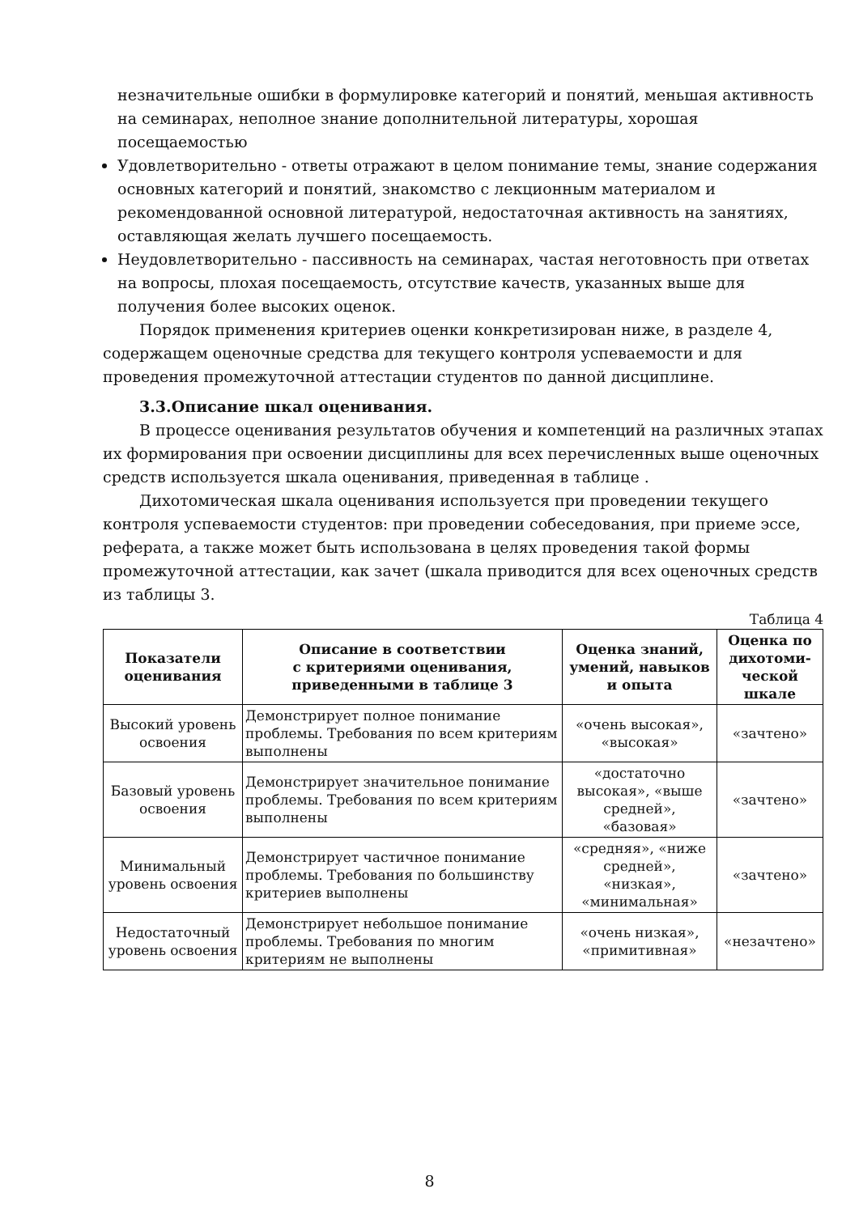незначительные ошибки в формулировке категорий и понятий, меньшая активность на семинарах, неполное знание дополнительной литературы, хорошая посещаемостью
Удовлетворительно - ответы отражают в целом понимание темы, знание содержания основных категорий и понятий, знакомство с лекционным материалом и рекомендованной основной литературой, недостаточная активность на занятиях, оставляющая желать лучшего посещаемость.
Неудовлетворительно - пассивность на семинарах, частая неготовность при ответах на вопросы, плохая посещаемость, отсутствие качеств, указанных выше для получения более высоких оценок.
Порядок применения критериев оценки конкретизирован ниже, в разделе 4, содержащем оценочные средства для текущего контроля успеваемости и для проведения промежуточной аттестации студентов по данной дисциплине.
3.3.Описание шкал оценивания.
В процессе оценивания результатов обучения и компетенций на различных этапах их формирования при освоении дисциплины для всех перечисленных выше оценочных средств используется шкала оценивания, приведенная в таблице .
Дихотомическая шкала оценивания используется при проведении текущего контроля успеваемости студентов: при проведении собеседования, при приеме эссе, реферата, а также может быть использована в целях проведения такой формы промежуточной аттестации, как зачет (шкала приводится для всех оценочных средств из таблицы 3.
Таблица 4
| Показатели оценивания | Описание в соответствии с критериями оценивания, приведенными в таблице 3 | Оценка знаний, умений, навыков и опыта | Оценка по дихотоми-ческой шкале |
| --- | --- | --- | --- |
| Высокий уровень освоения | Демонстрирует полное понимание проблемы. Требования по всем критериям выполнены | «очень высокая», «высокая» | «зачтено» |
| Базовый уровень освоения | Демонстрирует значительное понимание проблемы. Требования по всем критериям выполнены | «достаточно высокая», «выше средней», «базовая» | «зачтено» |
| Минимальный уровень освоения | Демонстрирует частичное понимание проблемы. Требования по большинству критериев выполнены | «средняя», «ниже средней», «низкая», «минимальная» | «зачтено» |
| Недостаточный уровень освоения | Демонстрирует небольшое понимание проблемы. Требования по многим критериям не выполнены | «очень низкая», «примитивная» | «незачтено» |
8